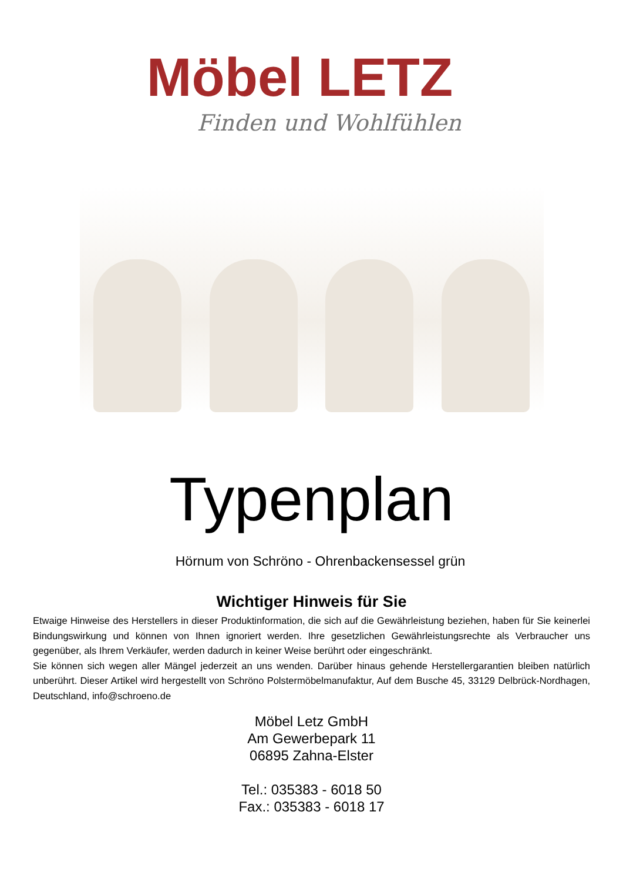Möbel LETZ
Finden und Wohlfühlen
Typenplan
Hörnum von Schröno - Ohrenbackensessel grün
Wichtiger Hinweis für Sie
Etwaige Hinweise des Herstellers in dieser Produktinformation, die sich auf die Gewährleistung beziehen, haben für Sie keinerlei Bindungswirkung und können von Ihnen ignoriert werden. Ihre gesetzlichen Gewährleistungsrechte als Verbraucher uns gegenüber, als Ihrem Verkäufer, werden dadurch in keiner Weise berührt oder eingeschränkt.
Sie können sich wegen aller Mängel jederzeit an uns wenden. Darüber hinaus gehende Herstellergarantien bleiben natürlich unberührt. Dieser Artikel wird hergestellt von Schröno Polstermöbelmanufaktur, Auf dem Busche 45, 33129 Delbrück-Nordhagen, Deutschland, info@schroeno.de
Möbel Letz GmbH
Am Gewerbepark 11
06895 Zahna-Elster
Tel.: 035383 - 6018 50
Fax.: 035383 - 6018 17